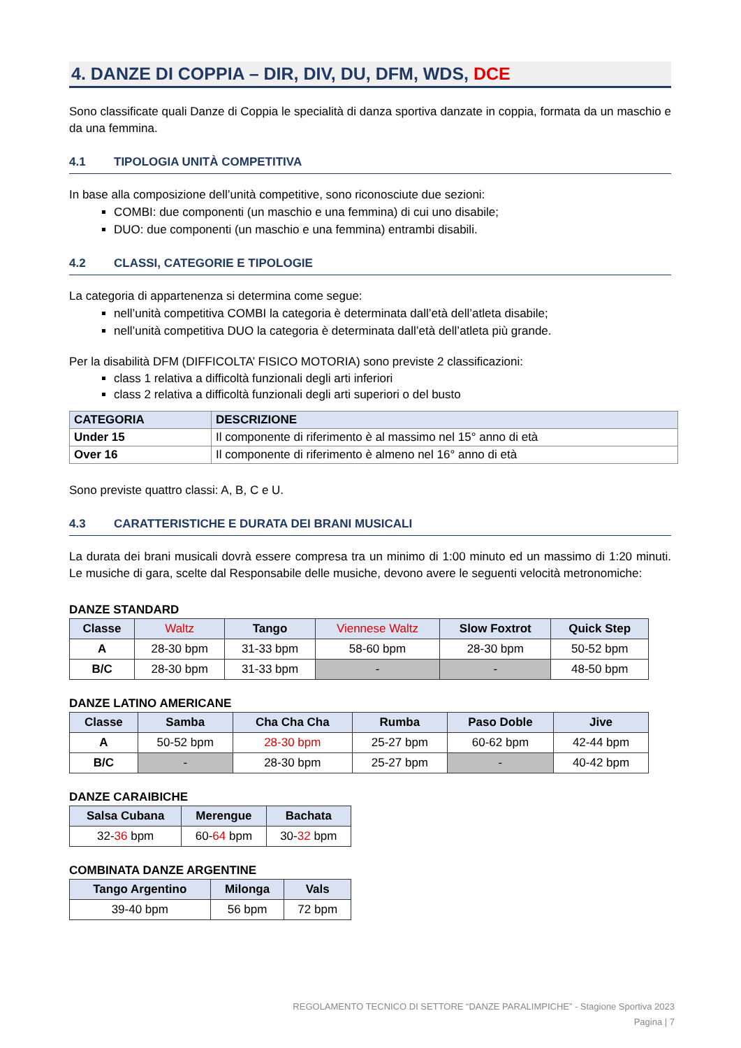4. DANZE DI COPPIA – DIR, DIV, DU, DFM, WDS, DCE
Sono classificate quali Danze di Coppia le specialità di danza sportiva danzate in coppia, formata da un maschio e da una femmina.
4.1 TIPOLOGIA UNITÀ COMPETITIVA
In base alla composizione dell’unità competitive, sono riconosciute due sezioni:
COMBI: due componenti (un maschio e una femmina) di cui uno disabile;
DUO: due componenti (un maschio e una femmina) entrambi disabili.
4.2 CLASSI, CATEGORIE E TIPOLOGIE
La categoria di appartenenza si determina come segue:
nell’unità competitiva COMBI la categoria è determinata dall’età dell’atleta disabile;
nell’unità competitiva DUO la categoria è determinata dall’età dell’atleta più grande.
Per la disabilità DFM (DIFFICOLTA’ FISICO MOTORIA) sono previste 2 classificazioni:
class 1 relativa a difficoltà funzionali degli arti inferiori
class 2 relativa a difficoltà funzionali degli arti superiori o del busto
| CATEGORIA | DESCRIZIONE |
| --- | --- |
| Under 15 | Il componente di riferimento è al massimo nel 15° anno di età |
| Over 16 | Il componente di riferimento è almeno nel 16° anno di età |
Sono previste quattro classi: A, B, C e U.
4.3 CARATTERISTICHE E DURATA DEI BRANI MUSICALI
La durata dei brani musicali dovrà essere compresa tra un minimo di 1:00 minuto ed un massimo di 1:20 minuti. Le musiche di gara, scelte dal Responsabile delle musiche, devono avere le seguenti velocità metronomiche:
DANZE STANDARD
| Classe | Waltz | Tango | Viennese Waltz | Slow Foxtrot | Quick Step |
| --- | --- | --- | --- | --- | --- |
| A | 28-30 bpm | 31-33 bpm | 58-60 bpm | 28-30 bpm | 50-52 bpm |
| B/C | 28-30 bpm | 31-33 bpm | - | - | 48-50 bpm |
DANZE LATINO AMERICANE
| Classe | Samba | Cha Cha Cha | Rumba | Paso Doble | Jive |
| --- | --- | --- | --- | --- | --- |
| A | 50-52 bpm | 28-30 bpm | 25-27 bpm | 60-62 bpm | 42-44 bpm |
| B/C | - | 28-30 bpm | 25-27 bpm | - | 40-42 bpm |
DANZE CARAIBICHE
| Salsa Cubana | Merengue | Bachata |
| --- | --- | --- |
| 32- 36 bpm | 60- 64 bpm | 30- 32 bpm |
COMBINATA DANZE ARGENTINE
| Tango Argentino | Milonga | Vals |
| --- | --- | --- |
| 39-40 bpm | 56 bpm | 72 bpm |
REGOLAMENTO TECNICO DI SETTORE “DANZE PARALIMPICHE” - Stagione Sportiva 2023
Pagina | 7